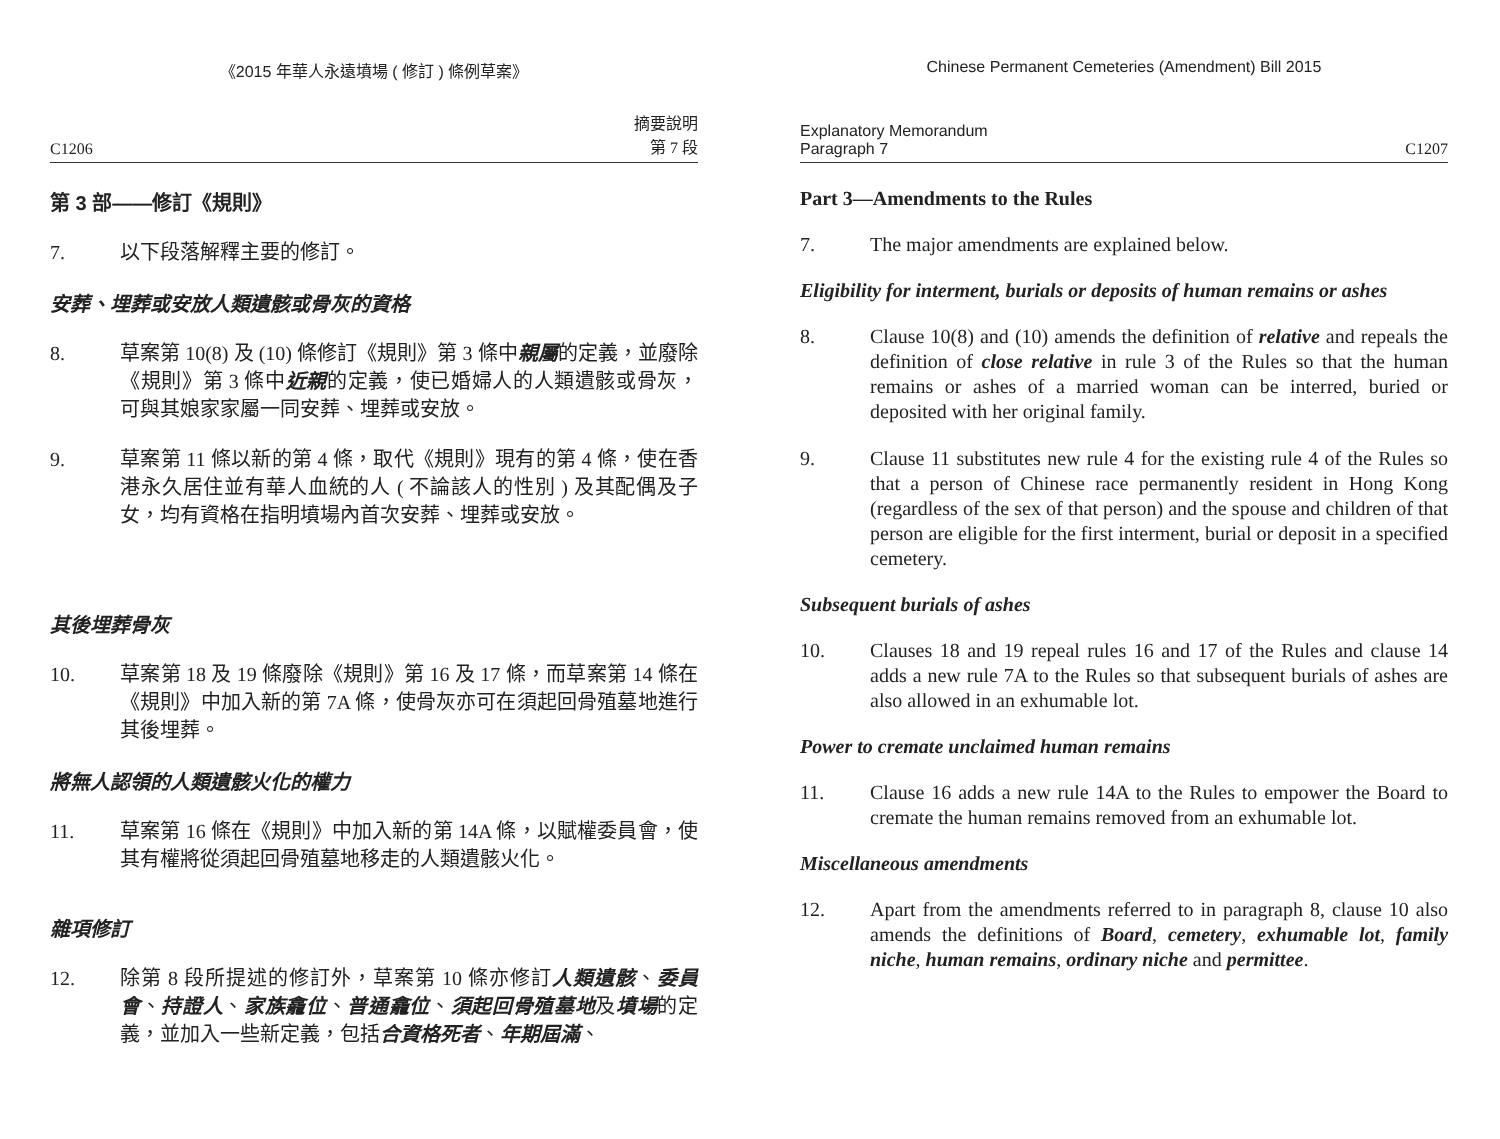《2015 年華人永遠墳場 ( 修訂 ) 條例草案》
C1206 摘要說明
第 7 段
第 3 部——修訂《規則》
7. 以下段落解釋主要的修訂。
安葬、埋葬或安放人類遺骸或骨灰的資格
8. 草案第 10(8) 及 (10) 條修訂《規則》第 3 條中親屬的定義，並廢除《規則》第 3 條中近親的定義，使已婚婦人的人類遺骸或骨灰，可與其娘家家屬一同安葬、埋葬或安放。
9. 草案第 11 條以新的第 4 條，取代《規則》現有的第 4 條，使在香港永久居住並有華人血統的人 ( 不論該人的性別 ) 及其配偶及子女，均有資格在指明墳場內首次安葬、埋葬或安放。
其後埋葬骨灰
10. 草案第 18 及 19 條廢除《規則》第 16 及 17 條，而草案第 14 條在《規則》中加入新的第 7A 條，使骨灰亦可在須起回骨殖墓地進行其後埋葬。
將無人認領的人類遺骸火化的權力
11. 草案第 16 條在《規則》中加入新的第 14A 條，以賦權委員會，使其有權將從須起回骨殖墓地移走的人類遺骸火化。
雜項修訂
12. 除第 8 段所提述的修訂外，草案第 10 條亦修訂人類遺骸、委員會、持證人、家族龕位、普通龕位、須起回骨殖墓地及墳場的定義，並加入一些新定義，包括合資格死者、年期屆滿、
Chinese Permanent Cemeteries (Amendment) Bill 2015
Explanatory Memorandum
Paragraph 7 C1207
Part 3—Amendments to the Rules
7. The major amendments are explained below.
Eligibility for interment, burials or deposits of human remains or ashes
8. Clause 10(8) and (10) amends the definition of relative and repeals the definition of close relative in rule 3 of the Rules so that the human remains or ashes of a married woman can be interred, buried or deposited with her original family.
9. Clause 11 substitutes new rule 4 for the existing rule 4 of the Rules so that a person of Chinese race permanently resident in Hong Kong (regardless of the sex of that person) and the spouse and children of that person are eligible for the first interment, burial or deposit in a specified cemetery.
Subsequent burials of ashes
10. Clauses 18 and 19 repeal rules 16 and 17 of the Rules and clause 14 adds a new rule 7A to the Rules so that subsequent burials of ashes are also allowed in an exhumable lot.
Power to cremate unclaimed human remains
11. Clause 16 adds a new rule 14A to the Rules to empower the Board to cremate the human remains removed from an exhumable lot.
Miscellaneous amendments
12. Apart from the amendments referred to in paragraph 8, clause 10 also amends the definitions of Board, cemetery, exhumable lot, family niche, human remains, ordinary niche and permittee.